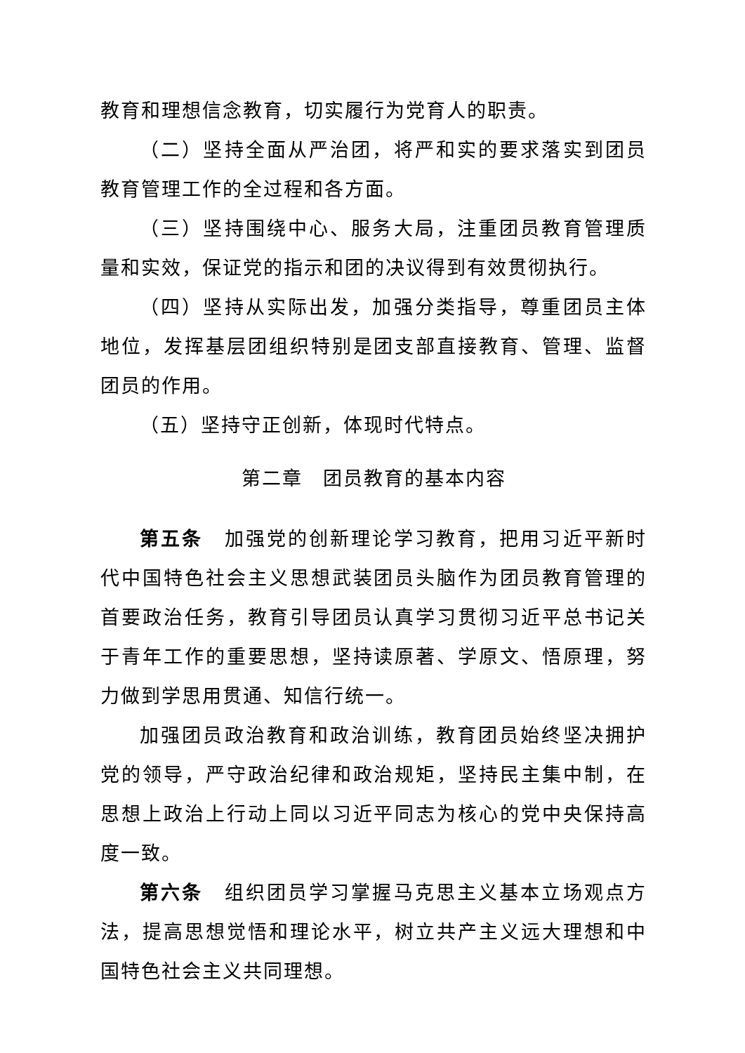教育和理想信念教育，切实履行为党育人的职责。
（二）坚持全面从严治团，将严和实的要求落实到团员教育管理工作的全过程和各方面。
（三）坚持围绕中心、服务大局，注重团员教育管理质量和实效，保证党的指示和团的决议得到有效贯彻执行。
（四）坚持从实际出发，加强分类指导，尊重团员主体地位，发挥基层团组织特别是团支部直接教育、管理、监督团员的作用。
（五）坚持守正创新，体现时代特点。
第二章　团员教育的基本内容
第五条　加强党的创新理论学习教育，把用习近平新时代中国特色社会主义思想武装团员头脑作为团员教育管理的首要政治任务，教育引导团员认真学习贯彻习近平总书记关于青年工作的重要思想，坚持读原著、学原文、悟原理，努力做到学思用贯通、知信行统一。
加强团员政治教育和政治训练，教育团员始终坚决拥护党的领导，严守政治纪律和政治规矩，坚持民主集中制，在思想上政治上行动上同以习近平同志为核心的党中央保持高度一致。
第六条　组织团员学习掌握马克思主义基本立场观点方法，提高思想觉悟和理论水平，树立共产主义远大理想和中国特色社会主义共同理想。